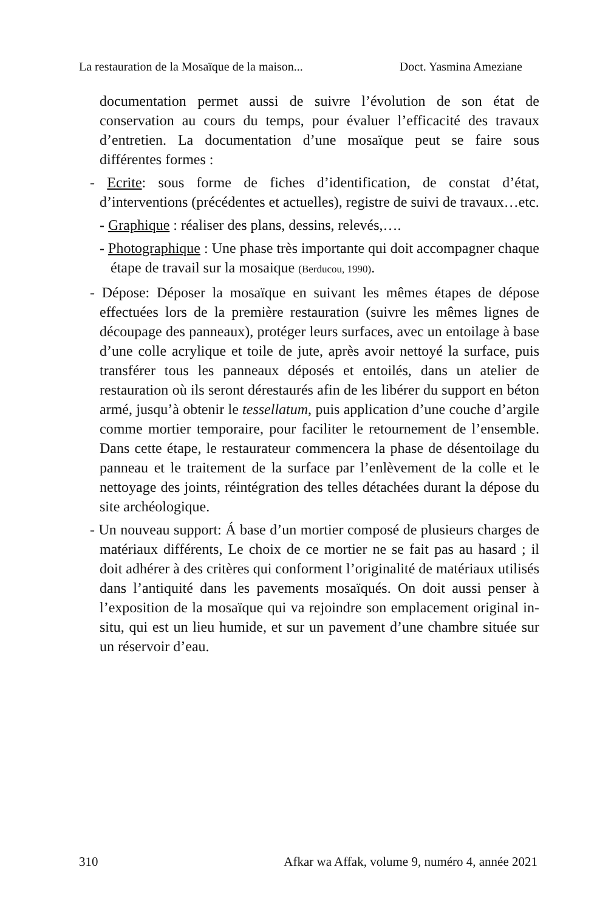La restauration de la Mosaïque de la maison... Doct. Yasmina Ameziane
documentation permet aussi de suivre l’évolution de son état de conservation au cours du temps, pour évaluer l’efficacité des travaux d’entretien. La documentation d’une mosaïque peut se faire sous différentes formes :
- Ecrite: sous forme de fiches d’identification, de constat d’état, d’interventions (précédentes et actuelles), registre de suivi de travaux…etc.
- Graphique : réaliser des plans, dessins, relevés,….
- Photographique : Une phase très importante qui doit accompagner chaque étape de travail sur la mosaique (Berducou, 1990).
- Dépose: Déposer la mosaïque en suivant les mêmes étapes de dépose effectuées lors de la première restauration (suivre les mêmes lignes de découpage des panneaux), protéger leurs surfaces, avec un entoilage à base d’une colle acrylique et toile de jute, après avoir nettoyé la surface, puis transférer tous les panneaux déposés et entoilés, dans un atelier de restauration où ils seront dérestaurés afin de les libérer du support en béton armé, jusqu’à obtenir le tessellatum, puis application d’une couche d’argile comme mortier temporaire, pour faciliter le retournement de l’ensemble. Dans cette étape, le restaurateur commencera la phase de désentoilage du panneau et le traitement de la surface par l’enlèvement de la colle et le nettoyage des joints, réintégration des telles détachées durant la dépose du site archéologique.
- Un nouveau support: Á base d’un mortier composé de plusieurs charges de matériaux différents, Le choix de ce mortier ne se fait pas au hasard ; il doit adhérer à des critères qui conforment l’originalité de matériaux utilisés dans l’antiquité dans les pavements mosaïqués. On doit aussi penser à l’exposition de la mosaïque qui va rejoindre son emplacement original in-situ, qui est un lieu humide, et sur un pavement d’une chambre située sur un réservoir d’eau.
310 Afkar wa Affak, volume 9, numéro 4, année 2021